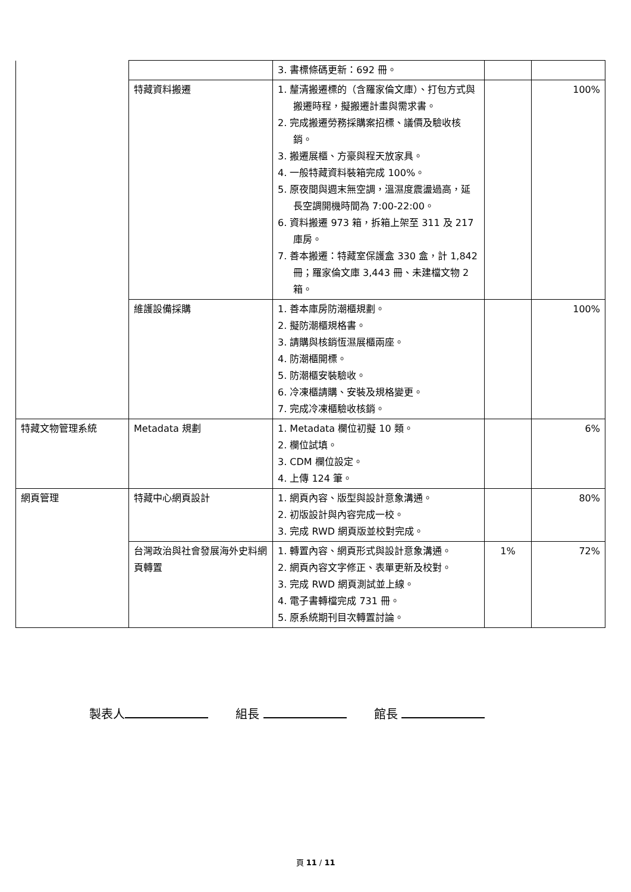| | | 3. 書標條碼更新：692 冊。 | | |
| | 特藏資料搬遷 | 1. 釐清搬遷標的（含羅家倫文庫）、打包方式與搬遷時程，擬搬遷計畫與需求書。 2. 完成搬遷勞務採購案招標、議價及驗收核銷。 3. 搬遷展櫃、方豪與程天放家具。 4. 一般特藏資料裝箱完成 100%。 5. 原夜間與週末無空調，溫濕度震盪過高，延長空調開機時間為 7:00-22:00。 6. 資料搬遷 973 箱，拆箱上架至 311 及 217 庫房。 7. 善本搬遷：特藏室保護盒 330 盒，計 1,842 冊；羅家倫文庫 3,443 冊、未建檔文物 2 箱。 | | 100% |
| | 維護設備採購 | 1. 善本庫房防潮櫃規劃。 2. 擬防潮櫃規格書。 3. 請購與核銷恆濕展櫃兩座。 4. 防潮櫃開標。 5. 防潮櫃安裝驗收。 6. 冷凍櫃請購、安裝及規格變更。 7. 完成冷凍櫃驗收核銷。 | | 100% |
| 特藏文物管理系統 | Metadata 規劃 | 1. Metadata 欄位初擬 10 類。 2. 欄位試填。 3. CDM 欄位設定。 4. 上傳 124 筆。 | | 6% |
| 網頁管理 | 特藏中心網頁設計 | 1. 網頁內容、版型與設計意象溝通。 2. 初版設計與內容完成一校。 3. 完成 RWD 網頁版並校對完成。 | | 80% |
| | 台灣政治與社會發展海外史料網頁轉置 | 1. 轉置內容、網頁形式與設計意象溝通。 2. 網頁內容文字修正、表單更新及校對。 3. 完成 RWD 網頁測試並上線。 4. 電子書轉檔完成 731 冊。 5. 原系統期刊目次轉置討論。 | 1% | 72% |
製表人 組長 館長
頁 11 / 11